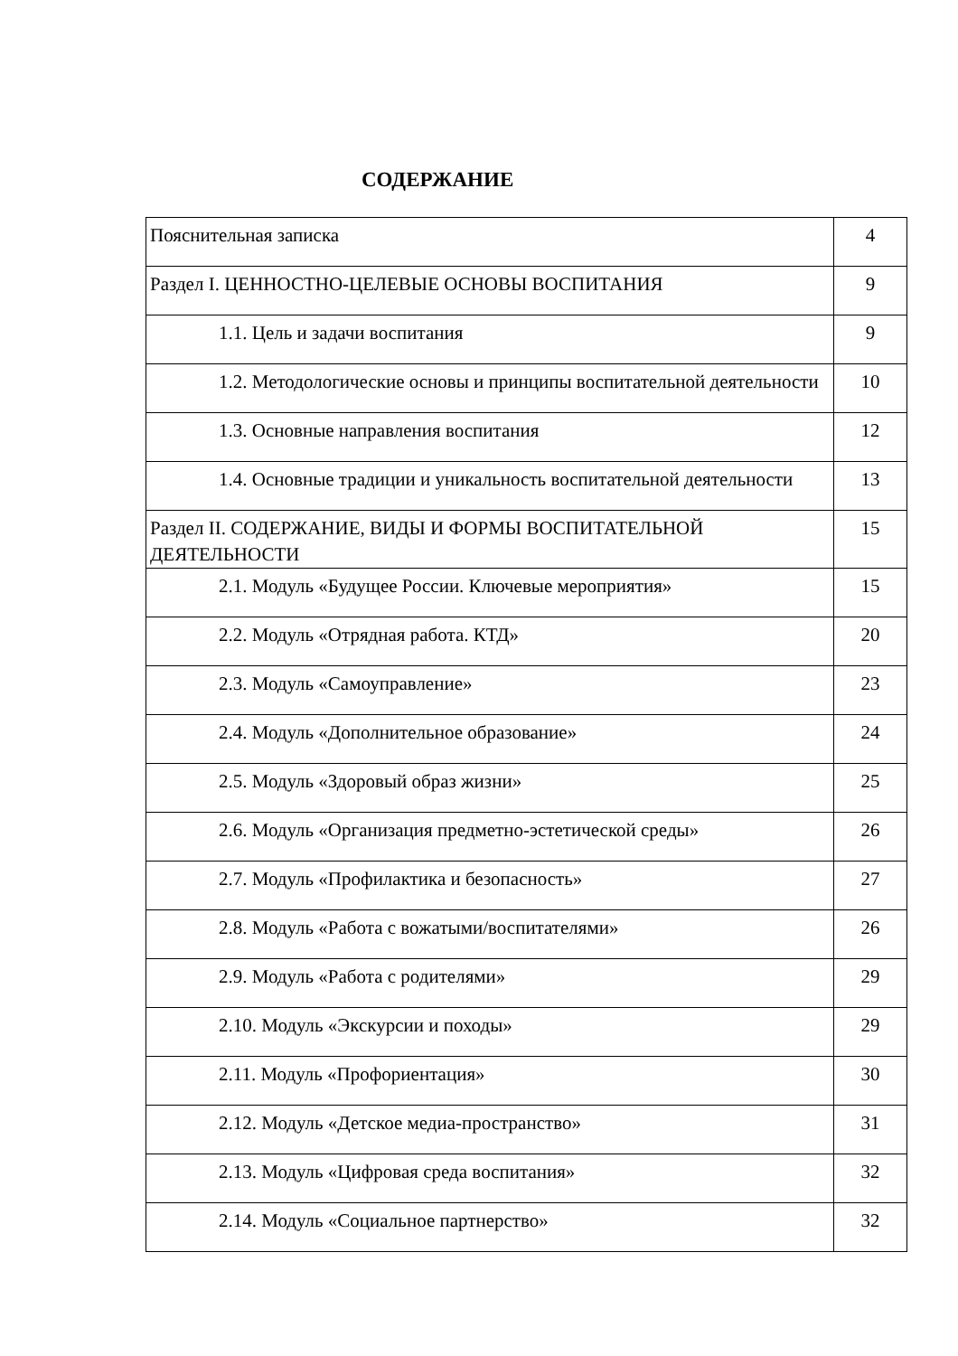СОДЕРЖАНИЕ
| Пояснительная записка | 4 |
| Раздел I. ЦЕННОСТНО-ЦЕЛЕВЫЕ ОСНОВЫ ВОСПИТАНИЯ | 9 |
| 1.1. Цель и задачи воспитания | 9 |
| 1.2. Методологические основы и принципы воспитательной деятельности | 10 |
| 1.3. Основные направления воспитания | 12 |
| 1.4. Основные традиции и уникальность воспитательной деятельности | 13 |
| Раздел II. СОДЕРЖАНИЕ, ВИДЫ И ФОРМЫ ВОСПИТАТЕЛЬНОЙ ДЕЯТЕЛЬНОСТИ | 15 |
| 2.1. Модуль «Будущее России. Ключевые мероприятия» | 15 |
| 2.2. Модуль «Отрядная работа. КТД» | 20 |
| 2.3. Модуль «Самоуправление» | 23 |
| 2.4. Модуль «Дополнительное образование» | 24 |
| 2.5. Модуль «Здоровый образ жизни» | 25 |
| 2.6. Модуль «Организация предметно-эстетической среды» | 26 |
| 2.7. Модуль «Профилактика и безопасность» | 27 |
| 2.8. Модуль «Работа с вожатыми/воспитателями» | 26 |
| 2.9. Модуль «Работа с родителями» | 29 |
| 2.10. Модуль «Экскурсии и походы» | 29 |
| 2.11. Модуль «Профориентация» | 30 |
| 2.12. Модуль «Детское медиа-пространство» | 31 |
| 2.13. Модуль «Цифровая среда воспитания» | 32 |
| 2.14. Модуль «Социальное партнерство» | 32 |